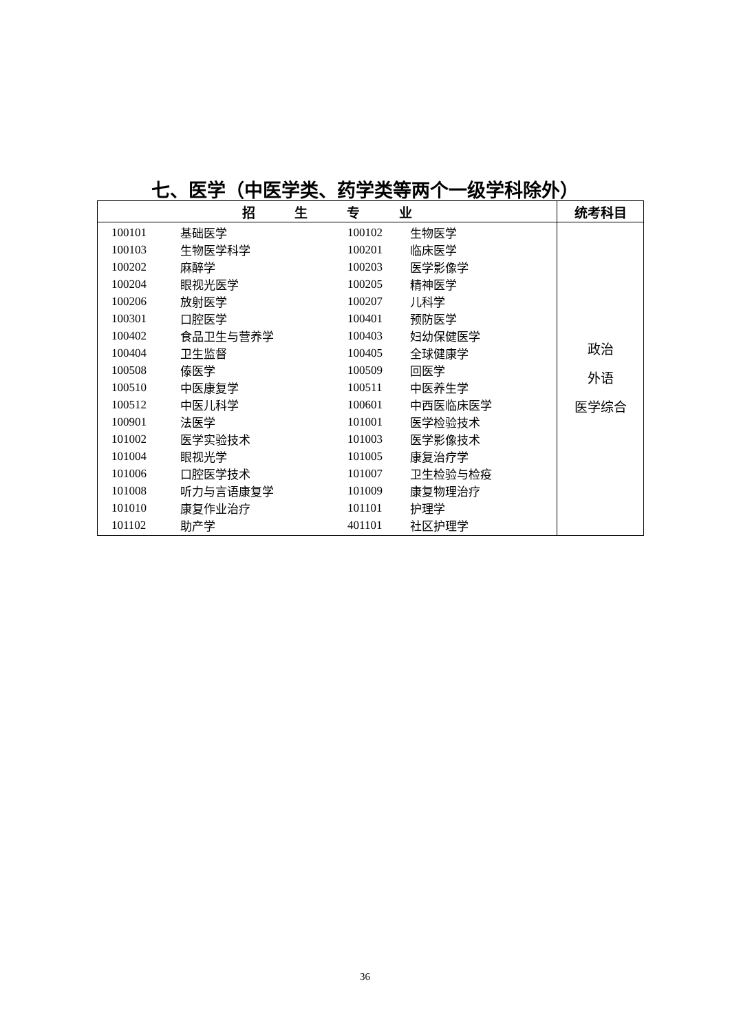七、医学（中医学类、药学类等两个一级学科除外）
| 招 生 专 业 | 统考科目 |
| --- | --- |
| / 100101 / 基础医学 / 100102 / 生物医学 / / 100103 / 生物医学科学 / 100201 / 临床医学 / / 100202 / 麻醉学 / 100203 / 医学影像学 / / 100204 / 眼视光医学 / 100205 / 精神医学 / / 100206 / 放射医学 / 100207 / 儿科学 / / 100301 / 口腔医学 / 100401 / 预防医学 / / 100402 / 食品卫生与营养学 / 100403 / 妇幼保健医学 / / 100404 / 卫生监督 / 100405 / 全球健康学 / / 100508 / 傣医学 / 100509 / 回医学 / / 100510 / 中医康复学 / 100511 / 中医养生学 / / 100512 / 中医儿科学 / 100601 / 中西医临床医学 / / 100901 / 法医学 / 101001 / 医学检验技术 / / 101002 / 医学实验技术 / 101003 / 医学影像技术 / / 101004 / 眼视光学 / 101005 / 康复治疗学 / / 101006 / 口腔医学技术 / 101007 / 卫生检验与检疫 / / 101008 / 听力与言语康复学 / 101009 / 康复物理治疗 / / 101010 / 康复作业治疗 / 101101 / 护理学 / / 101102 / 助产学 / 401101 / 社区护理学 / | 政治 外语 医学综合 |
36